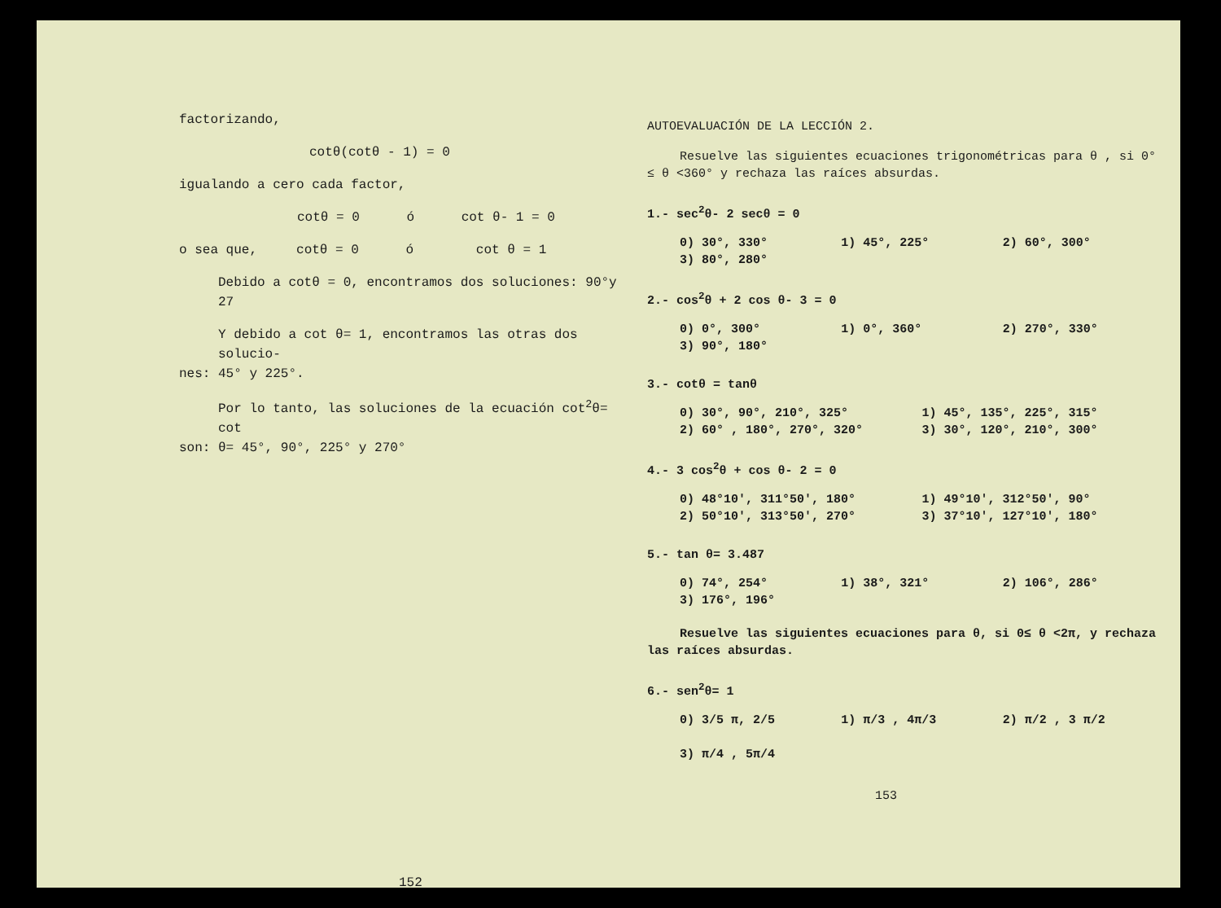factorizando,
cotθ(cotθ - 1) = 0
igualando a cero cada factor,
cotθ = 0 ó cot θ- 1 = 0
o sea que, cotθ = 0 ó cot θ = 1
Debido a cotθ = 0, encontramos dos soluciones: 90°y 27
Y debido a cot θ= 1, encontramos las otras dos solucio-
nes: 45° y 225°.
Por lo tanto, las soluciones de la ecuación cot<sup>2</sup>θ= cot
son: θ= 45°, 90°, 225° y 270°
152
AUTOEVALUACIÓN DE LA LECCIÓN 2.
Resuelve las siguientes ecuaciones trigonométricas para θ , si 0° ≤ θ <360° y rechaza las raíces absurdas.
1.- sec<sup>2</sup>θ- 2 secθ = 0
0) 30°, 330° 1) 45°, 225° 2) 60°, 300°
3) 80°, 280°
2.- cos<sup>2</sup>θ + 2 cos θ- 3 = 0
0) 0°, 300° 1) 0°, 360° 2) 270°, 330°
3) 90°, 180°
3.- cotθ = tanθ
0) 30°, 90°, 210°, 325° 1) 45°, 135°, 225°, 315°
2) 60° , 180°, 270°, 320° 3) 30°, 120°, 210°, 300°
4.- 3 cos<sup>2</sup>θ + cos θ- 2 = 0
0) 48°10', 311°50', 180° 1) 49°10', 312°50', 90°
2) 50°10', 313°50', 270° 3) 37°10', 127°10', 180°
5.- tan θ= 3.487
0) 74°, 254° 1) 38°, 321° 2) 106°, 286°
3) 176°, 196°
Resuelve las siguientes ecuaciones para θ, si 0≤ θ <2π, y rechaza las raíces absurdas.
6.- sen<sup>2</sup>θ= 1
0) 3/5 π, 2/5 1) π/3 , 4π/3 2) π/2 , 3 π/2
3) π/4 , 5π/4
153